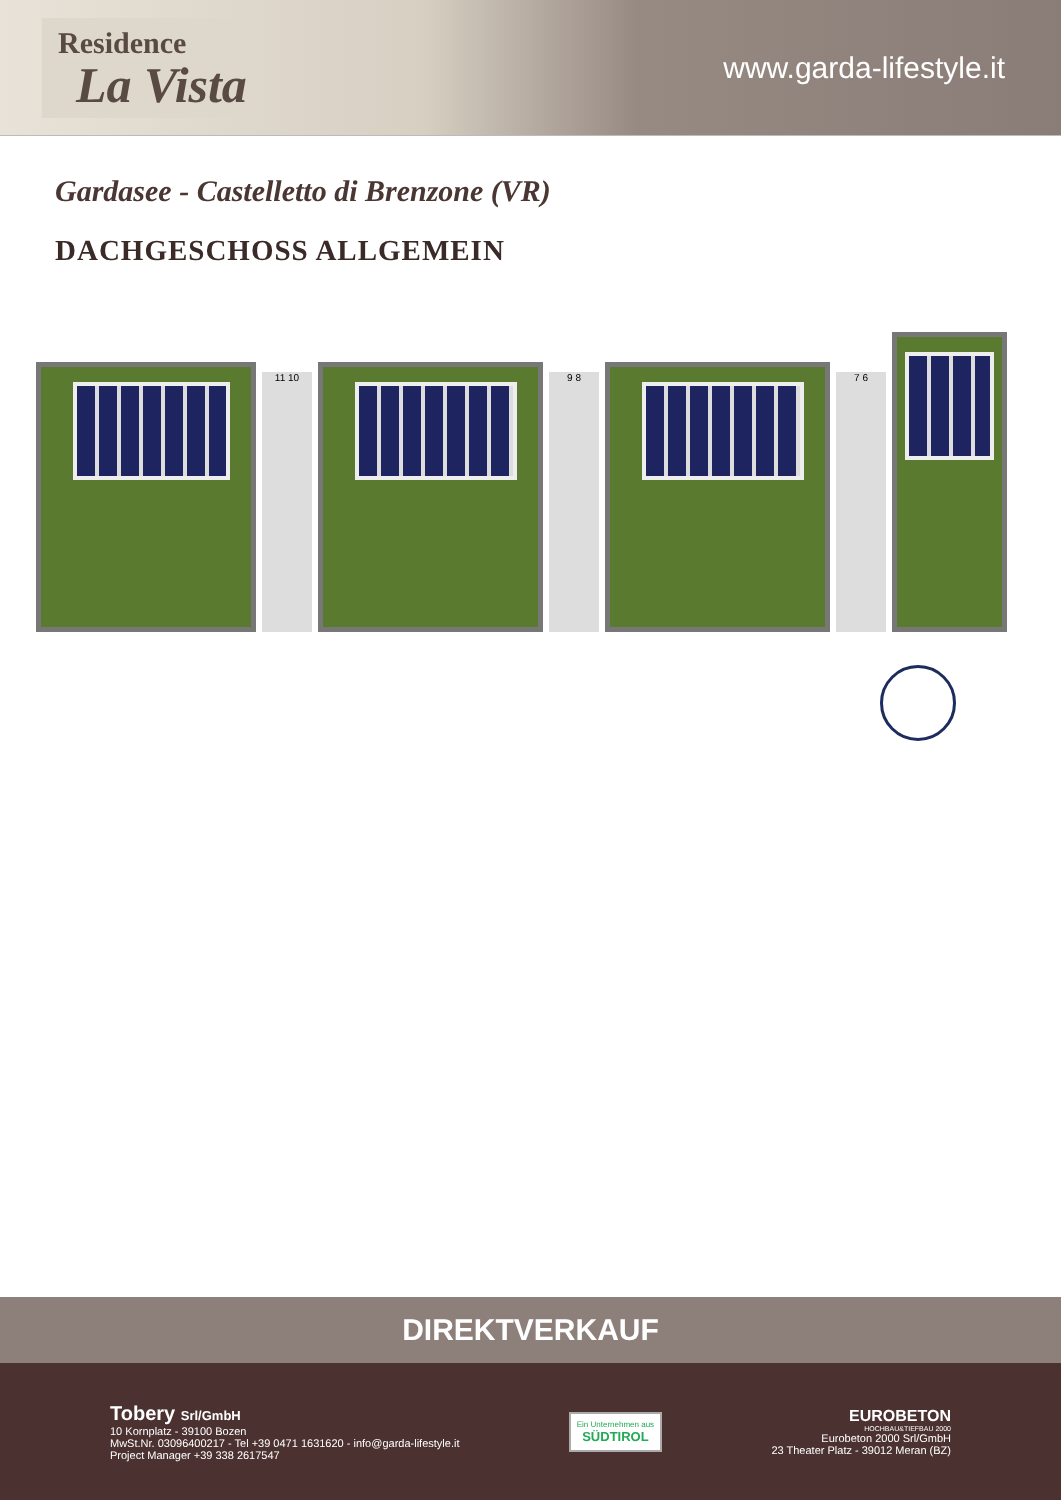Residence
La Vista
www.garda-lifestyle.it
Gardasee - Castelletto di Brenzone (VR)
DACHGESCHOSS ALLGEMEIN
11 10
9 8
7 6
DIREKTVERKAUF
Tobery Srl/GmbH
10 Kornplatz - 39100 Bozen
MwSt.Nr. 03096400217 - Tel +39 0471 1631620 - info@garda-lifestyle.it
Project Manager +39 338 2617547
Ein Unternehmen aus
SÜDTIROL
EUROBETON
HOCHBAU&TIEFBAU 2000
Eurobeton 2000 Srl/GmbH
23 Theater Platz - 39012 Meran (BZ)